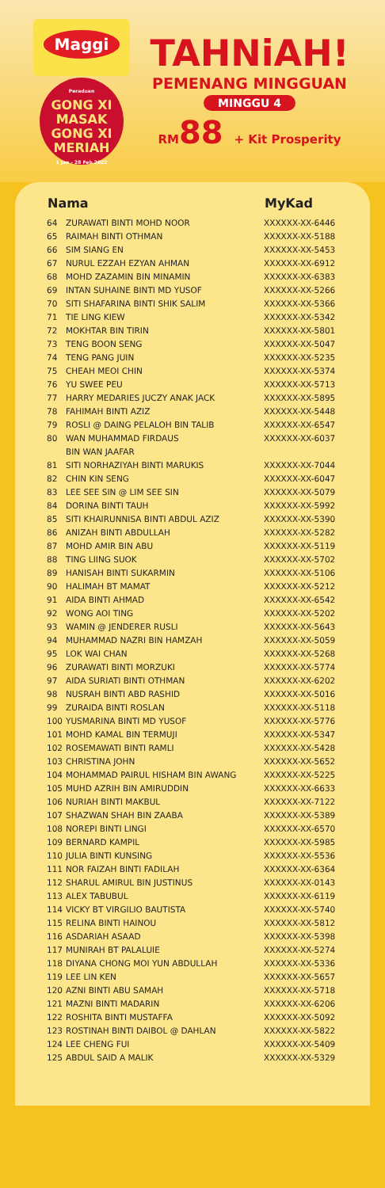Maggi
Peraduan
GONG XI
MASAK
GONG XI
MERIAH
1 Jan - 28 Feb 2022
TAHNiAH!
PEMENANG MINGGUAN
MINGGU 4
RM88 + Kit Prosperity
| Nama | | MyKad |
| --- | --- | --- |
| 64 | ZURAWATI BINTI MOHD NOOR | XXXXXX-XX-6446 |
| 65 | RAIMAH BINTI OTHMAN | XXXXXX-XX-5188 |
| 66 | SIM SIANG EN | XXXXXX-XX-5453 |
| 67 | NURUL EZZAH EZYAN AHMAN | XXXXXX-XX-6912 |
| 68 | MOHD ZAZAMIN BIN MINAMIN | XXXXXX-XX-6383 |
| 69 | INTAN SUHAINE BINTI MD YUSOF | XXXXXX-XX-5266 |
| 70 | SITI SHAFARINA BINTI SHIK SALIM | XXXXXX-XX-5366 |
| 71 | TIE LING KIEW | XXXXXX-XX-5342 |
| 72 | MOKHTAR BIN TIRIN | XXXXXX-XX-5801 |
| 73 | TENG BOON SENG | XXXXXX-XX-5047 |
| 74 | TENG PANG JUIN | XXXXXX-XX-5235 |
| 75 | CHEAH MEOI CHIN | XXXXXX-XX-5374 |
| 76 | YU SWEE PEU | XXXXXX-XX-5713 |
| 77 | HARRY MEDARIES JUCZY ANAK JACK | XXXXXX-XX-5895 |
| 78 | FAHIMAH BINTI AZIZ | XXXXXX-XX-5448 |
| 79 | ROSLI @ DAING PELALOH BIN TALIB | XXXXXX-XX-6547 |
| 80 | WAN MUHAMMAD FIRDAUS | XXXXXX-XX-6037 |
| | BIN WAN JAAFAR | |
| 81 | SITI NORHAZIYAH BINTI MARUKIS | XXXXXX-XX-7044 |
| 82 | CHIN KIN SENG | XXXXXX-XX-6047 |
| 83 | LEE SEE SIN @ LIM SEE SIN | XXXXXX-XX-5079 |
| 84 | DORINA BINTI TAUH | XXXXXX-XX-5992 |
| 85 | SITI KHAIRUNNISA BINTI ABDUL AZIZ | XXXXXX-XX-5390 |
| 86 | ANIZAH BINTI ABDULLAH | XXXXXX-XX-5282 |
| 87 | MOHD AMIR BIN ABU | XXXXXX-XX-5119 |
| 88 | TING LIING SUOK | XXXXXX-XX-5702 |
| 89 | HANISAH BINTI SUKARMIN | XXXXXX-XX-5106 |
| 90 | HALIMAH BT MAMAT | XXXXXX-XX-5212 |
| 91 | AIDA BINTI AHMAD | XXXXXX-XX-6542 |
| 92 | WONG AOI TING | XXXXXX-XX-5202 |
| 93 | WAMIN @ JENDERER RUSLI | XXXXXX-XX-5643 |
| 94 | MUHAMMAD NAZRI BIN HAMZAH | XXXXXX-XX-5059 |
| 95 | LOK WAI CHAN | XXXXXX-XX-5268 |
| 96 | ZURAWATI BINTI MORZUKI | XXXXXX-XX-5774 |
| 97 | AIDA SURIATI BINTI OTHMAN | XXXXXX-XX-6202 |
| 98 | NUSRAH BINTI ABD RASHID | XXXXXX-XX-5016 |
| 99 | ZURAIDA BINTI ROSLAN | XXXXXX-XX-5118 |
| 100 | YUSMARINA BINTI MD YUSOF | XXXXXX-XX-5776 |
| 101 | MOHD KAMAL BIN TERMUJI | XXXXXX-XX-5347 |
| 102 | ROSEMAWATI BINTI RAMLI | XXXXXX-XX-5428 |
| 103 | CHRISTINA JOHN | XXXXXX-XX-5652 |
| 104 | MOHAMMAD PAIRUL HISHAM BIN AWANG | XXXXXX-XX-5225 |
| 105 | MUHD AZRIH BIN AMIRUDDIN | XXXXXX-XX-6633 |
| 106 | NURIAH BINTI MAKBUL | XXXXXX-XX-7122 |
| 107 | SHAZWAN SHAH BIN ZAABA | XXXXXX-XX-5389 |
| 108 | NOREPI BINTI LINGI | XXXXXX-XX-6570 |
| 109 | BERNARD KAMPIL | XXXXXX-XX-5985 |
| 110 | JULIA BINTI KUNSING | XXXXXX-XX-5536 |
| 111 | NOR FAIZAH BINTI FADILAH | XXXXXX-XX-6364 |
| 112 | SHARUL AMIRUL BIN JUSTINUS | XXXXXX-XX-0143 |
| 113 | ALEX TABUBUL | XXXXXX-XX-6119 |
| 114 | VICKY BT VIRGILIO BAUTISTA | XXXXXX-XX-5740 |
| 115 | RELINA BINTI HAINOU | XXXXXX-XX-5812 |
| 116 | ASDARIAH ASAAD | XXXXXX-XX-5398 |
| 117 | MUNIRAH BT PALALUIE | XXXXXX-XX-5274 |
| 118 | DIYANA CHONG MOI YUN ABDULLAH | XXXXXX-XX-5336 |
| 119 | LEE LIN KEN | XXXXXX-XX-5657 |
| 120 | AZNI BINTI ABU SAMAH | XXXXXX-XX-5718 |
| 121 | MAZNI BINTI MADARIN | XXXXXX-XX-6206 |
| 122 | ROSHITA BINTI MUSTAFFA | XXXXXX-XX-5092 |
| 123 | ROSTINAH BINTI DAIBOL @ DAHLAN | XXXXXX-XX-5822 |
| 124 | LEE CHENG FUI | XXXXXX-XX-5409 |
| 125 | ABDUL SAID A MALIK | XXXXXX-XX-5329 |